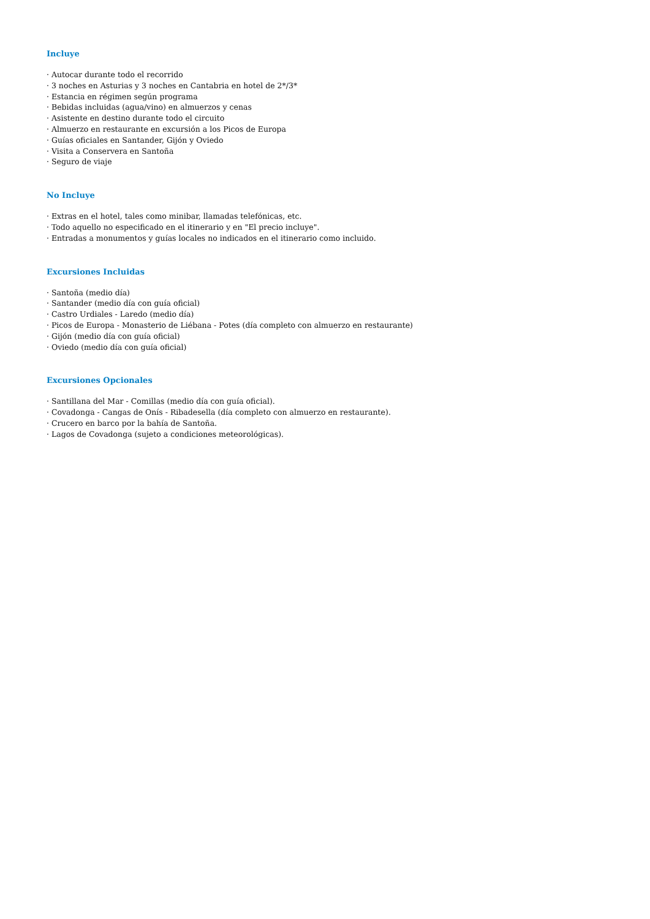Incluye
· Autocar durante todo el recorrido
· 3 noches en Asturias y 3 noches en Cantabria en hotel de 2*/3*
· Estancia en régimen según programa
· Bebidas incluidas (agua/vino) en almuerzos y cenas
· Asistente en destino durante todo el circuito
· Almuerzo en restaurante en excursión a los Picos de Europa
· Guías oficiales en Santander, Gijón y Oviedo
· Visita a Conservera en Santoña
· Seguro de viaje
No Incluye
· Extras en el hotel, tales como minibar, llamadas telefónicas, etc.
· Todo aquello no especificado en el itinerario y en "El precio incluye".
· Entradas a monumentos y guías locales no indicados en el itinerario como incluido.
Excursiones Incluidas
· Santoña (medio día)
· Santander (medio día con guía oficial)
· Castro Urdiales - Laredo (medio día)
· Picos de Europa - Monasterio de Liébana - Potes (día completo con almuerzo en restaurante)
· Gijón (medio día con guía oficial)
· Oviedo (medio día con guía oficial)
Excursiones Opcionales
· Santillana del Mar - Comillas (medio día con guía oficial).
· Covadonga - Cangas de Onís - Ribadesella (día completo con almuerzo en restaurante).
· Crucero en barco por la bahía de Santoña.
· Lagos de Covadonga (sujeto a condiciones meteorológicas).